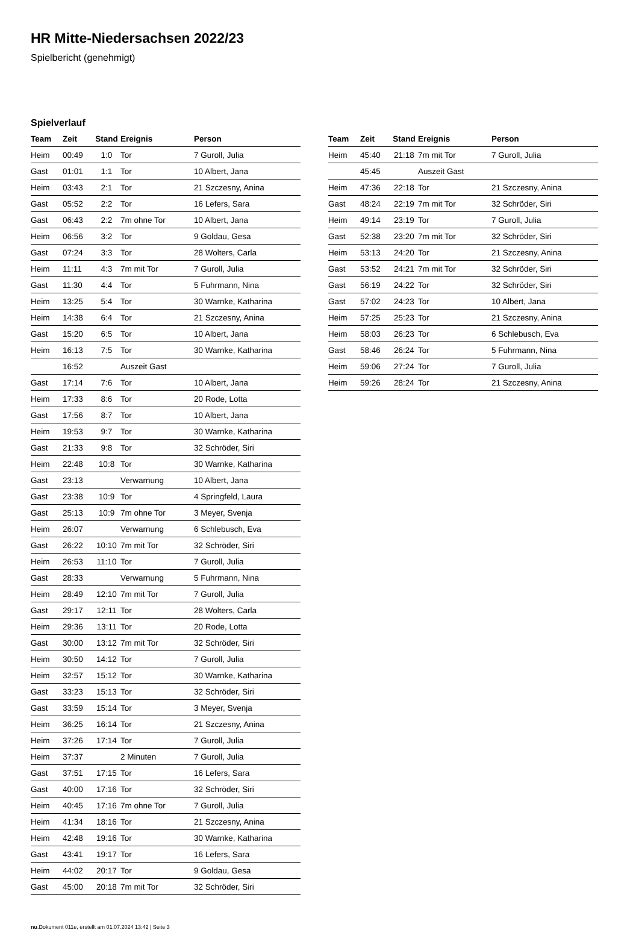HR Mitte-Niedersachsen 2022/23
Spielbericht (genehmigt)
Spielverlauf
| Team | Zeit | Stand | Ereignis | Person |
| --- | --- | --- | --- | --- |
| Heim | 00:49 | 1:0 | Tor | 7 Guroll, Julia |
| Gast | 01:01 | 1:1 | Tor | 10 Albert, Jana |
| Heim | 03:43 | 2:1 | Tor | 21 Szczesny, Anina |
| Gast | 05:52 | 2:2 | Tor | 16 Lefers, Sara |
| Gast | 06:43 | 2:2 | 7m ohne Tor | 10 Albert, Jana |
| Heim | 06:56 | 3:2 | Tor | 9 Goldau, Gesa |
| Gast | 07:24 | 3:3 | Tor | 28 Wolters, Carla |
| Heim | 11:11 | 4:3 | 7m mit Tor | 7 Guroll, Julia |
| Gast | 11:30 | 4:4 | Tor | 5 Fuhrmann, Nina |
| Heim | 13:25 | 5:4 | Tor | 30 Warnke, Katharina |
| Heim | 14:38 | 6:4 | Tor | 21 Szczesny, Anina |
| Gast | 15:20 | 6:5 | Tor | 10 Albert, Jana |
| Heim | 16:13 | 7:5 | Tor | 30 Warnke, Katharina |
| | 16:52 | | Auszeit Gast | |
| Gast | 17:14 | 7:6 | Tor | 10 Albert, Jana |
| Heim | 17:33 | 8:6 | Tor | 20 Rode, Lotta |
| Gast | 17:56 | 8:7 | Tor | 10 Albert, Jana |
| Heim | 19:53 | 9:7 | Tor | 30 Warnke, Katharina |
| Gast | 21:33 | 9:8 | Tor | 32 Schröder, Siri |
| Heim | 22:48 | 10:8 | Tor | 30 Warnke, Katharina |
| Gast | 23:13 | | Verwarnung | 10 Albert, Jana |
| Gast | 23:38 | 10:9 | Tor | 4 Springfeld, Laura |
| Gast | 25:13 | 10:9 | 7m ohne Tor | 3 Meyer, Svenja |
| Heim | 26:07 | | Verwarnung | 6 Schlebusch, Eva |
| Gast | 26:22 | 10:10 | 7m mit Tor | 32 Schröder, Siri |
| Heim | 26:53 | 11:10 | Tor | 7 Guroll, Julia |
| Gast | 28:33 | | Verwarnung | 5 Fuhrmann, Nina |
| Heim | 28:49 | 12:10 | 7m mit Tor | 7 Guroll, Julia |
| Gast | 29:17 | 12:11 | Tor | 28 Wolters, Carla |
| Heim | 29:36 | 13:11 | Tor | 20 Rode, Lotta |
| Gast | 30:00 | 13:12 | 7m mit Tor | 32 Schröder, Siri |
| Heim | 30:50 | 14:12 | Tor | 7 Guroll, Julia |
| Heim | 32:57 | 15:12 | Tor | 30 Warnke, Katharina |
| Gast | 33:23 | 15:13 | Tor | 32 Schröder, Siri |
| Gast | 33:59 | 15:14 | Tor | 3 Meyer, Svenja |
| Heim | 36:25 | 16:14 | Tor | 21 Szczesny, Anina |
| Heim | 37:26 | 17:14 | Tor | 7 Guroll, Julia |
| Heim | 37:37 | | 2 Minuten | 7 Guroll, Julia |
| Gast | 37:51 | 17:15 | Tor | 16 Lefers, Sara |
| Gast | 40:00 | 17:16 | Tor | 32 Schröder, Siri |
| Heim | 40:45 | 17:16 | 7m ohne Tor | 7 Guroll, Julia |
| Heim | 41:34 | 18:16 | Tor | 21 Szczesny, Anina |
| Heim | 42:48 | 19:16 | Tor | 30 Warnke, Katharina |
| Gast | 43:41 | 19:17 | Tor | 16 Lefers, Sara |
| Heim | 44:02 | 20:17 | Tor | 9 Goldau, Gesa |
| Gast | 45:00 | 20:18 | 7m mit Tor | 32 Schröder, Siri |
| Team | Zeit | Stand | Ereignis | Person |
| --- | --- | --- | --- | --- |
| Heim | 45:40 | 21:18 | 7m mit Tor | 7 Guroll, Julia |
| | 45:45 | | Auszeit Gast | |
| Heim | 47:36 | 22:18 | Tor | 21 Szczesny, Anina |
| Gast | 48:24 | 22:19 | 7m mit Tor | 32 Schröder, Siri |
| Heim | 49:14 | 23:19 | Tor | 7 Guroll, Julia |
| Gast | 52:38 | 23:20 | 7m mit Tor | 32 Schröder, Siri |
| Heim | 53:13 | 24:20 | Tor | 21 Szczesny, Anina |
| Gast | 53:52 | 24:21 | 7m mit Tor | 32 Schröder, Siri |
| Gast | 56:19 | 24:22 | Tor | 32 Schröder, Siri |
| Gast | 57:02 | 24:23 | Tor | 10 Albert, Jana |
| Heim | 57:25 | 25:23 | Tor | 21 Szczesny, Anina |
| Heim | 58:03 | 26:23 | Tor | 6 Schlebusch, Eva |
| Gast | 58:46 | 26:24 | Tor | 5 Fuhrmann, Nina |
| Heim | 59:06 | 27:24 | Tor | 7 Guroll, Julia |
| Heim | 59:26 | 28:24 | Tor | 21 Szczesny, Anina |
nu.Dokument 011e, erstellt am 01.07.2024 13:42 | Seite 3